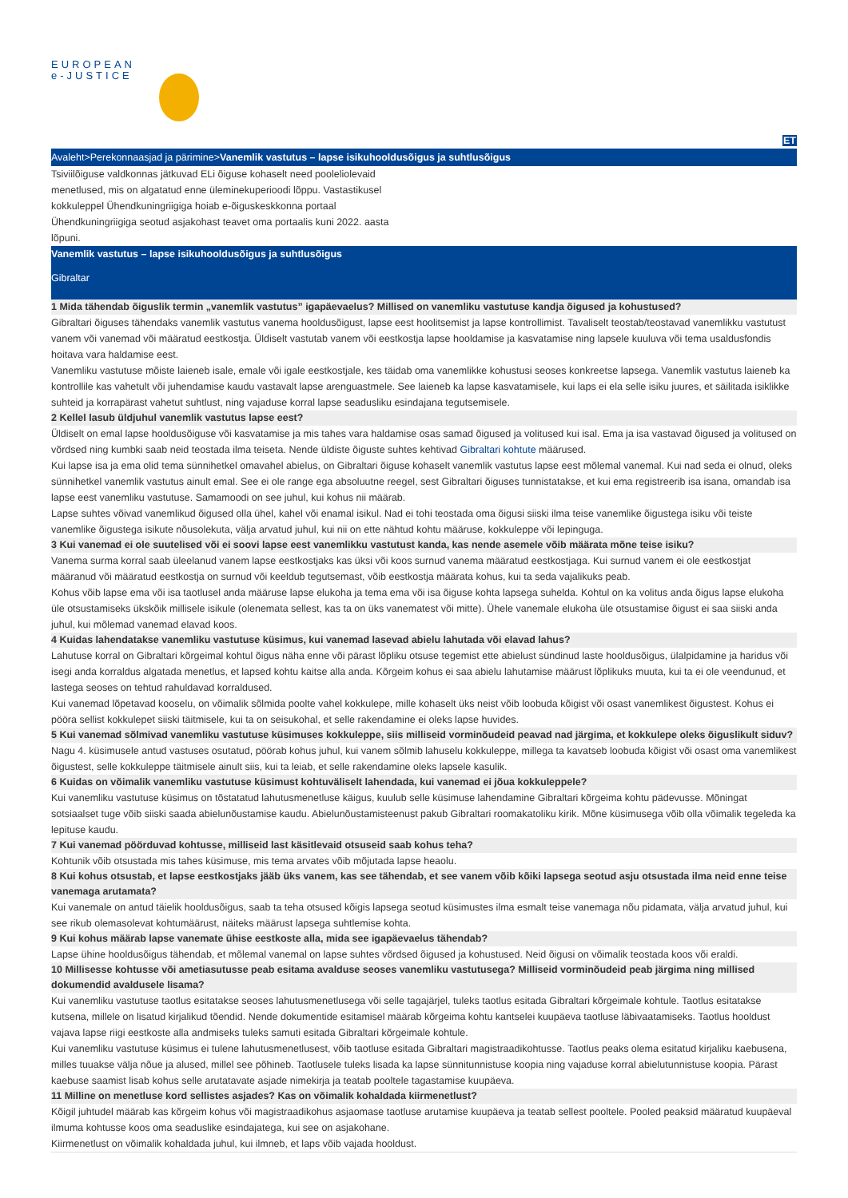EUROPEAN
e-JUSTICE
ET
Avaleht>Perekonnaasjad ja pärimine>Vanemlik vastutus – lapse isikuhooldusõigus ja suhtlusõigus
Tsiviilõiguse valdkonnas jätkuvad ELi õiguse kohaselt need pooleliolevaid menetlused, mis on algatatud enne üleminekuperioodi lõppu. Vastastikusel kokkuleppel Ühendkuningriigiga hoiab e-õiguskeskkonna portaal Ühendkuningriigiga seotud asjakohast teavet oma portaalis kuni 2022. aasta lõpuni.
Vanemlik vastutus – lapse isikuhooldusõigus ja suhtlusõigus
Gibraltar
1 Mida tähendab õiguslik termin „vanemlik vastutus” igapäevaelus? Millised on vanemliku vastutuse kandja õigused ja kohustused?
Gibraltari õiguses tähendaks vanemlik vastutus vanema hooldusõigust, lapse eest hoolitsemist ja lapse kontrollimist. Tavaliselt teostab/teostavad vanemlikku vastutust vanem või vanemad või määratud eestkostja. Üldiselt vastutab vanem või eestkostja lapse hooldamise ja kasvatamise ning lapsele kuuluva või tema usaldusfondis hoitava vara haldamise eest.
Vanemliku vastutuse mõiste laieneb isale, emale või igale eestkostjale, kes täidab oma vanemlikke kohustusi seoses konkreetse lapsega. Vanemlik vastutus laieneb ka kontrollile kas vahetult või juhendamise kaudu vastavalt lapse arenguastmele. See laieneb ka lapse kasvatamisele, kui laps ei ela selle isiku juures, et säilitada isiklikke suhteid ja korrapärast vahetut suhtlust, ning vajaduse korral lapse seadusliku esindajana tegutsemisele.
2 Kellel lasub üldjuhul vanemlik vastutus lapse eest?
Üldiselt on emal lapse hooldusõiguse või kasvatamise ja mis tahes vara haldamise osas samad õigused ja volitused kui isal. Ema ja isa vastavad õigused ja volitused on võrdsed ning kumbki saab neid teostada ilma teiseta. Nende üldiste õiguste suhtes kehtivad Gibraltari kohtute määrused.
Kui lapse isa ja ema olid tema sünnihetkel omavahel abielus, on Gibraltari õiguse kohaselt vanemlik vastutus lapse eest mõlemal vanemal. Kui nad seda ei olnud, oleks sünnihetkel vanemlik vastutus ainult emal. See ei ole range ega absoluutne reegel, sest Gibraltari õiguses tunnistatakse, et kui ema registreerib isa isana, omandab isa lapse eest vanemliku vastutuse. Samamoodi on see juhul, kui kohus nii määrab.
Lapse suhtes võivad vanemlikud õigused olla ühel, kahel või enamal isikul. Nad ei tohi teostada oma õigusi siiski ilma teise vanemlike õigustega isiku või teiste vanemlike õigustega isikute nõusolekuta, välja arvatud juhul, kui nii on ette nähtud kohtu määruse, kokkuleppe või lepinguga.
3 Kui vanemad ei ole suutelised või ei soovi lapse eest vanemlikku vastutust kanda, kas nende asemele võib määrata mõne teise isiku?
Vanema surma korral saab üleelanud vanem lapse eestkostjaks kas üksi või koos surnud vanema määratud eestkostjaga. Kui surnud vanem ei ole eestkostjat määranud või määratud eestkostja on surnud või keeldub tegutsemast, võib eestkostja määrata kohus, kui ta seda vajalikuks peab.
Kohus võib lapse ema või isa taotlusel anda määruse lapse elukoha ja tema ema või isa õiguse kohta lapsega suhelda. Kohtul on ka volitus anda õigus lapse elukoha üle otsustamiseks ükskõik millisele isikule (olenemata sellest, kas ta on üks vanematest või mitte). Ühele vanemale elukoha üle otsustamise õigust ei saa siiski anda juhul, kui mõlemad vanemad elavad koos.
4 Kuidas lahendatakse vanemliku vastutuse küsimus, kui vanemad lasevad abielu lahutada või elavad lahus?
Lahutuse korral on Gibraltari kõrgeimal kohtul õigus näha enne või pärast lõpliku otsuse tegemist ette abielust sündinud laste hooldusõigus, ülalpidamine ja haridus või isegi anda korraldus algatada menetlus, et lapsed kohtu kaitse alla anda. Kõrgeim kohus ei saa abielu lahutamise määrust lõplikuks muuta, kui ta ei ole veendunud, et lastega seoses on tehtud rahuldavad korraldused.
Kui vanemad lõpetavad kooselu, on võimalik sõlmida poolte vahel kokkulepe, mille kohaselt üks neist võib loobuda kõigist või osast vanemlikest õigustest. Kohus ei pööra sellist kokkulepet siiski täitmisele, kui ta on seisukohal, et selle rakendamine ei oleks lapse huvides.
5 Kui vanemad sõlmivad vanemliku vastutuse küsimuses kokkuleppe, siis milliseid vorminõudeid peavad nad järgima, et kokkulepe oleks õiguslikult siduv?
Nagu 4. küsimusele antud vastuses osutatud, pöörab kohus juhul, kui vanem sõlmib lahuselu kokkuleppe, millega ta kavatseb loobuda kõigist või osast oma vanemlikest õigustest, selle kokkuleppe täitmisele ainult siis, kui ta leiab, et selle rakendamine oleks lapsele kasulik.
6 Kuidas on võimalik vanemliku vastutuse küsimust kohtuväliselt lahendada, kui vanemad ei jõua kokkuleppele?
Kui vanemliku vastutuse küsimus on tõstatatud lahutusmenetluse käigus, kuulub selle küsimuse lahendamine Gibraltari kõrgeima kohtu pädevusse. Mõningat sotsiaalset tuge võib siiski saada abielunõustamise kaudu. Abielunõustamisteenust pakub Gibraltari roomakatoliku kirik. Mõne küsimusega võib olla võimalik tegeleda ka lepituse kaudu.
7 Kui vanemad pöörduvad kohtusse, milliseid last käsitlevaid otsuseid saab kohus teha?
Kohtunik võib otsustada mis tahes küsimuse, mis tema arvates võib mõjutada lapse heaolu.
8 Kui kohus otsustab, et lapse eestkostjaks jääb üks vanem, kas see tähendab, et see vanem võib kõiki lapsega seotud asju otsustada ilma neid enne teise vanemaga arutamata?
Kui vanemale on antud täielik hooldusõigus, saab ta teha otsused kõigis lapsega seotud küsimustes ilma esmalt teise vanemaga nõu pidamata, välja arvatud juhul, kui see rikub olemasolevat kohtumäärust, näiteks määrust lapsega suhtlemise kohta.
9 Kui kohus määrab lapse vanemate ühise eestkoste alla, mida see igapäevaelus tähendab?
Lapse ühine hooldusõigus tähendab, et mõlemal vanemal on lapse suhtes võrdsed õigused ja kohustused. Neid õigusi on võimalik teostada koos või eraldi.
10 Millisesse kohtusse või ametiasutusse peab esitama avalduse seoses vanemliku vastutusega? Milliseid vorminõudeid peab järgima ning millised dokumendid avaldusele lisama?
Kui vanemliku vastutuse taotlus esitatakse seoses lahutusmenetlusega või selle tagajärjel, tuleks taotlus esitada Gibraltari kõrgeimale kohtule. Taotlus esitatakse kutsena, millele on lisatud kirjalikud tõendid. Nende dokumentide esitamisel määrab kõrgeima kohtu kantselei kuupäeva taotluse läbivaatamiseks. Taotlus hooldust vajava lapse riigi eestkoste alla andmiseks tuleks samuti esitada Gibraltari kõrgeimale kohtule.
Kui vanemliku vastutuse küsimus ei tulene lahutusmenetlusest, võib taotluse esitada Gibraltari magistraadikohtusse. Taotlus peaks olema esitatud kirjaliku kaebusena, milles tuuakse välja nõue ja alused, millel see põhineb. Taotlusele tuleks lisada ka lapse sünnitunnistuse koopia ning vajaduse korral abielutunnistuse koopia. Pärast kaebuse saamist lisab kohus selle arutatavate asjade nimekirja ja teatab pooltele tagastamise kuupäeva.
11 Milline on menetluse kord sellistes asjades? Kas on võimalik kohaldada kiirmenetlust?
Kõigil juhtudel määrab kas kõrgeim kohus või magistraadikohus asjaomase taotluse arutamise kuupäeva ja teatab sellest pooltele. Pooled peaksid määratud kuupäeval ilmuma kohtusse koos oma seaduslike esindajatega, kui see on asjakohane.
Kiirmenetlust on võimalik kohaldada juhul, kui ilmneb, et laps võib vajada hooldust.